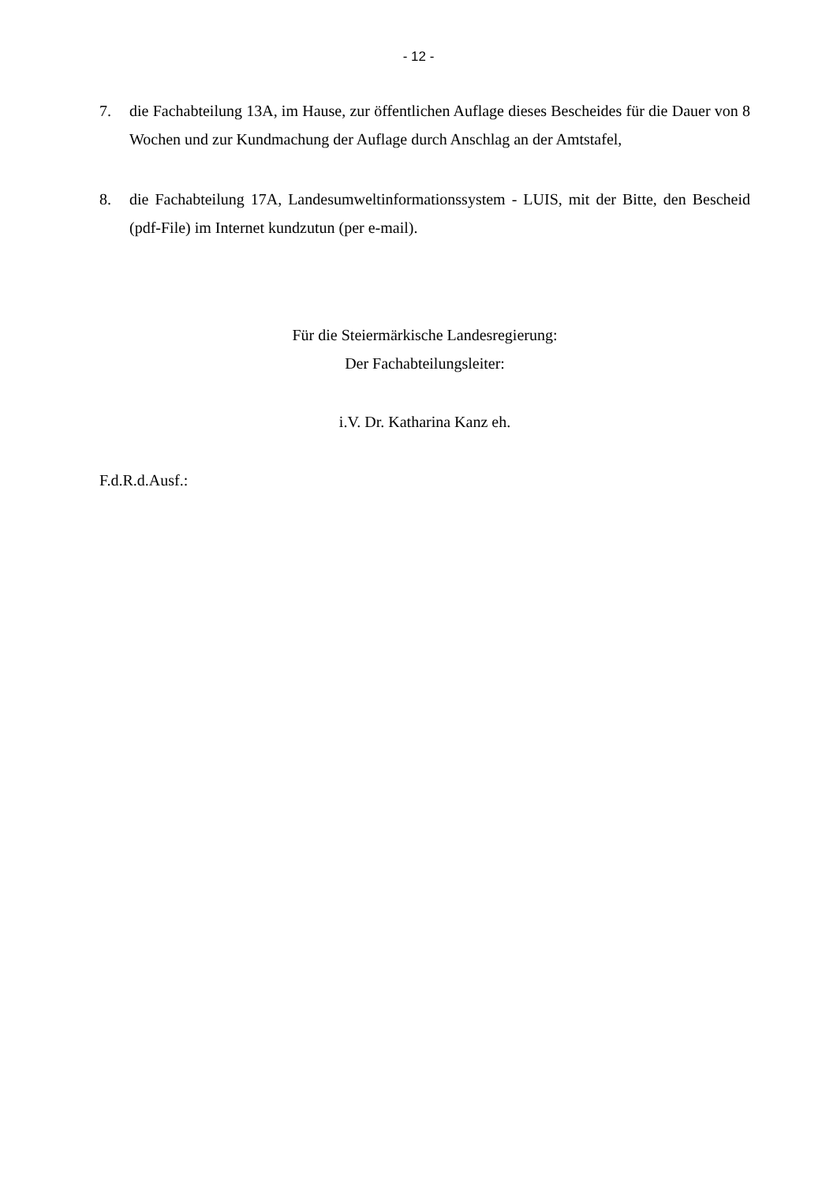- 12 -
7. die Fachabteilung 13A, im Hause, zur öffentlichen Auflage dieses Bescheides für die Dauer von 8 Wochen und zur Kundmachung der Auflage durch Anschlag an der Amtstafel,
8. die Fachabteilung 17A, Landesumweltinformationssystem - LUIS, mit der Bitte, den Bescheid (pdf-File) im Internet kundzutun (per e-mail).
Für die Steiermärkische Landesregierung:
Der Fachabteilungsleiter:
i.V. Dr. Katharina Kanz eh.
F.d.R.d.Ausf.: